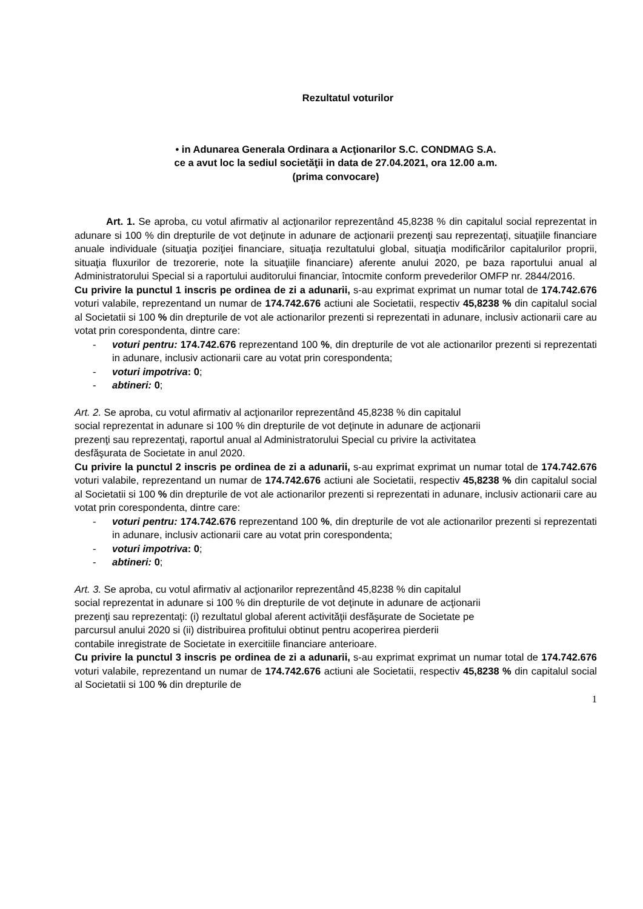Rezultatul voturilor
• in Adunarea Generala Ordinara a Acţionarilor S.C. CONDMAG S.A.
ce a avut loc la sediul societăţii in data de 27.04.2021, ora 12.00 a.m.
(prima convocare)
Art. 1. Se aproba, cu votul afirmativ al acţionarilor reprezentând 45,8238 % din capitalul social reprezentat in adunare si 100 % din drepturile de vot deţinute in adunare de acţionarii prezenţi sau reprezentaţi, situaţiile financiare anuale individuale (situaţia poziţiei financiare, situaţia rezultatului global, situaţia modificărilor capitalurilor proprii, situaţia fluxurilor de trezorerie, note la situaţiile financiare) aferente anului 2020, pe baza raportului anual al Administratorului Special si a raportului auditorului financiar, întocmite conform prevederilor OMFP nr. 2844/2016.
Cu privire la punctul 1 inscris pe ordinea de zi a adunarii, s-au exprimat exprimat un numar total de 174.742.676 voturi valabile, reprezentand un numar de 174.742.676 actiuni ale Societatii, respectiv 45,8238 % din capitalul social al Societatii si 100 % din drepturile de vot ale actionarilor prezenti si reprezentati in adunare, inclusiv actionarii care au votat prin corespondenta, dintre care:
- voturi pentru: 174.742.676 reprezentand 100 %, din drepturile de vot ale actionarilor prezenti si reprezentati in adunare, inclusiv actionarii care au votat prin corespondenta;
- voturi impotriva: 0;
- abtineri: 0;
Art. 2. Se aproba, cu votul afirmativ al acţionarilor reprezentând 45,8238 % din capitalul
social reprezentat in adunare si 100 % din drepturile de vot deţinute in adunare de acţionarii
prezenţi sau reprezentaţi, raportul anual al Administratorului Special cu privire la activitatea
desfăşurata de Societate in anul 2020.
Cu privire la punctul 2 inscris pe ordinea de zi a adunarii, s-au exprimat exprimat un numar total de 174.742.676 voturi valabile, reprezentand un numar de 174.742.676 actiuni ale Societatii, respectiv 45,8238 % din capitalul social al Societatii si 100 % din drepturile de vot ale actionarilor prezenti si reprezentati in adunare, inclusiv actionarii care au votat prin corespondenta, dintre care:
- voturi pentru: 174.742.676 reprezentand 100 %, din drepturile de vot ale actionarilor prezenti si reprezentati in adunare, inclusiv actionarii care au votat prin corespondenta;
- voturi impotriva: 0;
- abtineri: 0;
Art. 3. Se aproba, cu votul afirmativ al acţionarilor reprezentând 45,8238 % din capitalul
social reprezentat in adunare si 100 % din drepturile de vot deţinute in adunare de acţionarii
prezenţi sau reprezentaţi: (i) rezultatul global aferent activităţii desfăşurate de Societate pe
parcursul anului 2020 si (ii) distribuirea profitului obtinut pentru acoperirea pierderii
contabile inregistrate de Societate in exercitiile financiare anterioare.
Cu privire la punctul 3 inscris pe ordinea de zi a adunarii, s-au exprimat exprimat un numar total de 174.742.676 voturi valabile, reprezentand un numar de 174.742.676 actiuni ale Societatii, respectiv 45,8238 % din capitalul social al Societatii si 100 % din drepturile de
1